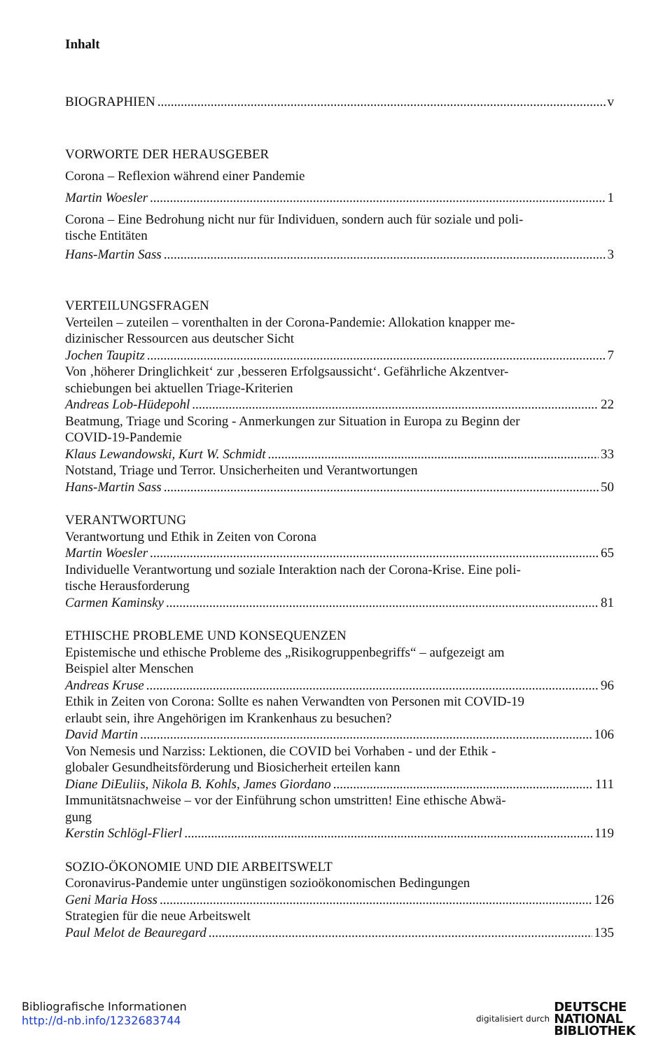Inhalt
BIOGRAPHIEN v
VORWORTE DER HERAUSGEBER
Corona – Reflexion während einer Pandemie
Martin Woesler 1
Corona – Eine Bedrohung nicht nur für Individuen, sondern auch für soziale und poli-
tische Entitäten
Hans-Martin Sass 3
VERTEILUNGSFRAGEN
Verteilen – zuteilen – vorenthalten in der Corona-Pandemie: Allokation knapper me-
dizinischer Ressourcen aus deutscher Sicht
Jochen Taupitz 7
Von ‚höherer Dringlichkeit‘ zur ‚besseren Erfolgsaussicht‘. Gefährliche Akzentver-
schiebungen bei aktuellen Triage-Kriterien
Andreas Lob-Hüdepohl 22
Beatmung, Triage und Scoring - Anmerkungen zur Situation in Europa zu Beginn der
COVID-19-Pandemie
Klaus Lewandowski, Kurt W. Schmidt 33
Notstand, Triage und Terror. Unsicherheiten und Verantwortungen
Hans-Martin Sass 50
VERANTWORTUNG
Verantwortung und Ethik in Zeiten von Corona
Martin Woesler 65
Individuelle Verantwortung und soziale Interaktion nach der Corona-Krise. Eine poli-
tische Herausforderung
Carmen Kaminsky 81
ETHISCHE PROBLEME UND KONSEQUENZEN
Epistemische und ethische Probleme des „Risikogruppenbegriffs“ – aufgezeigt am
Beispiel alter Menschen
Andreas Kruse 96
Ethik in Zeiten von Corona: Sollte es nahen Verwandten von Personen mit COVID-19
erlaubt sein, ihre Angehörigen im Krankenhaus zu besuchen?
David Martin 106
Von Nemesis und Narziss: Lektionen, die COVID bei Vorhaben - und der Ethik -
globaler Gesundheitsförderung und Biosicherheit erteilen kann
Diane DiEuliis, Nikola B. Kohls, James Giordano 111
Immunitätsnachweise – vor der Einführung schon umstritten! Eine ethische Abwä-
gung
Kerstin Schlögl-Flierl 119
SOZIO-ÖKONOMIE UND DIE ARBEITSWELT
Coronavirus-Pandemie unter ungünstigen sozioökonomischen Bedingungen
Geni Maria Hoss 126
Strategien für die neue Arbeitswelt
Paul Melot de Beauregard 135
Bibliografische Informationen
http://d-nb.info/1232683744
digitalisiert durch DEUTSCHE
NATIONAL
BIBLIOTHEK